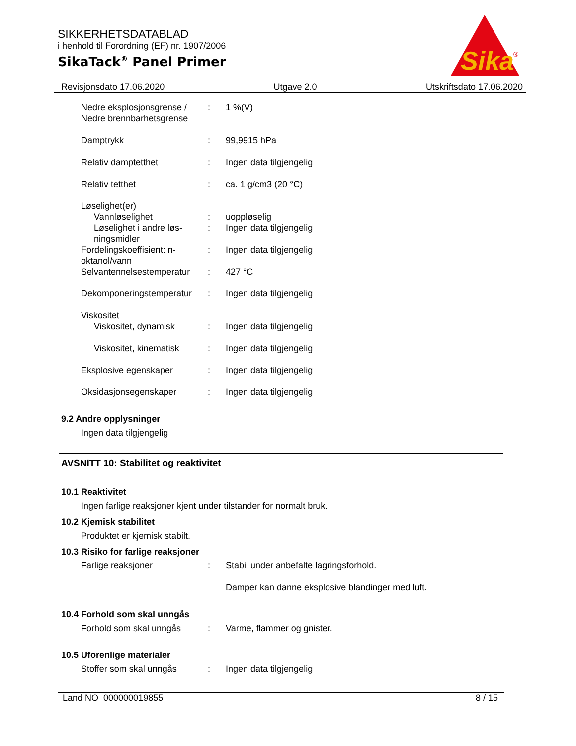SIKKERHETSDATABLAD
i henhold til Forordning (EF) nr. 1907/2006
SikaTack<sup>®</sup> Panel Primer
Sika
®
Revisjonsdato 17.06.2020 Utgave 2.0 Utskriftsdato 17.06.2020
Nedre eksplosjonsgrense / Nedre brennbarhetsgrense
: 1 %(V)
Damptrykk : 99,9915 hPa
Relativ damptetthet : Ingen data tilgjengelig
Relativ tetthet : ca. 1 g/cm3 (20 °C)
Løselighet(er)
Vannløselighet : uoppløselig
Løselighet i andre løs-ningsmidler
: Ingen data tilgjengelig
Fordelingskoeffisient: n-oktanol/vann
: Ingen data tilgjengelig
Selvantennelsestemperatur
: 427 °C
Dekomponeringstemperatur
: Ingen data tilgjengelig
Viskositet
Viskositet, dynamisk : Ingen data tilgjengelig
Viskositet, kinematisk
: Ingen data tilgjengelig
Eksplosive egenskaper : Ingen data tilgjengelig
Oksidasjonsegenskaper : Ingen data tilgjengelig
9.2 Andre opplysninger
Ingen data tilgjengelig
AVSNITT 10: Stabilitet og reaktivitet
10.1 Reaktivitet
Ingen farlige reaksjoner kjent under tilstander for normalt bruk.
10.2 Kjemisk stabilitet
Produktet er kjemisk stabilt.
10.3 Risiko for farlige reaksjoner
Farlige reaksjoner : Stabil under anbefalte lagringsforhold.
Damper kan danne eksplosive blandinger med luft.
10.4 Forhold som skal unngås
Forhold som skal unngås : Varme, flammer og gnister.
10.5 Uforenlige materialer
Stoffer som skal unngås : Ingen data tilgjengelig
Land NO 000000019855 8 / 15